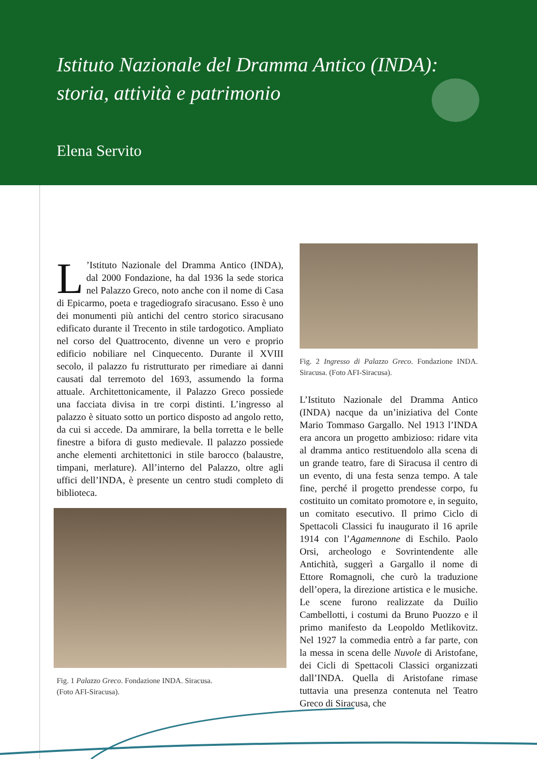Istituto Nazionale del Dramma Antico (INDA):
storia, attività e patrimonio
Elena Servito
L’Istituto Nazionale del Dramma Antico (INDA), dal 2000 Fondazione, ha dal 1936 la sede storica nel Palazzo Greco, noto anche con il nome di Casa di Epicarmo, poeta e tragediografo siracusano. Esso è uno dei monumenti più antichi del centro storico siracusano edificato durante il Trecento in stile tardogotico. Ampliato nel corso del Quattrocento, divenne un vero e proprio edificio nobiliare nel Cinquecento. Durante il XVIII secolo, il palazzo fu ristrutturato per rimediare ai danni causati dal terremoto del 1693, assumendo la forma attuale. Architettonicamente, il Palazzo Greco possiede una facciata divisa in tre corpi distinti. L’ingresso al palazzo è situato sotto un portico disposto ad angolo retto, da cui si accede. Da ammirare, la bella torretta e le belle finestre a bifora di gusto medievale. Il palazzo possiede anche elementi architettonici in stile barocco (balaustre, timpani, merlature). All’interno del Palazzo, oltre agli uffici dell’INDA, è presente un centro studi completo di biblioteca.
Fig. 1 Palazzo Greco. Fondazione INDA. Siracusa.
(Foto AFI-Siracusa).
Fig. 2 Ingresso di Palazzo Greco. Fondazione INDA. Siracusa. (Foto AFI-Siracusa).
L’Istituto Nazionale del Dramma Antico (INDA) nacque da un’iniziativa del Conte Mario Tommaso Gargallo. Nel 1913 l’INDA era ancora un progetto ambizioso: ridare vita al dramma antico restituendolo alla scena di un grande teatro, fare di Siracusa il centro di un evento, di una festa senza tempo. A tale fine, perché il progetto prendesse corpo, fu costituito un comitato promotore e, in seguito, un comitato esecutivo. Il primo Ciclo di Spettacoli Classici fu inaugurato il 16 aprile 1914 con l’Agamennone di Eschilo. Paolo Orsi, archeologo e Sovrintendente alle Antichità, suggerì a Gargallo il nome di Ettore Romagnoli, che curò la traduzione dell’opera, la direzione artistica e le musiche. Le scene furono realizzate da Duilio Cambellotti, i costumi da Bruno Puozzo e il primo manifesto da Leopoldo Metlikovitz. Nel 1927 la commedia entrò a far parte, con la messa in scena delle Nuvole di Aristofane, dei Cicli di Spettacoli Classici organizzati dall’INDA. Quella di Aristofane rimase tuttavia una presenza contenuta nel Teatro Greco di Siracusa, che